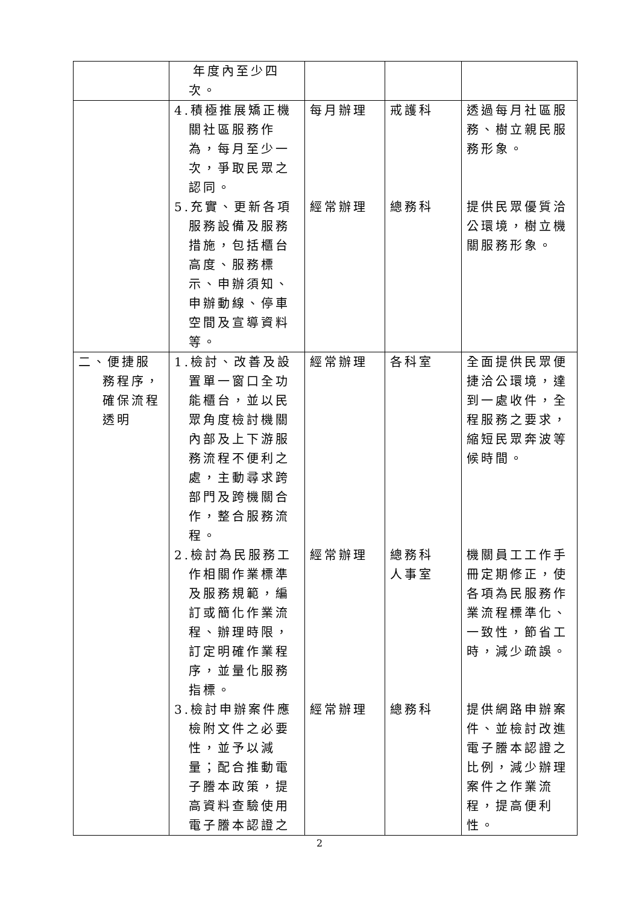| | 年度內至少四次。 | | | |
| | 4.積極推展矯正機關社區服務作為，每月至少一次，爭取民眾之認同。 5.充實、更新各項服務設備及服務措施，包括櫃台高度、服務標示、申辦須知、申辦動線、停車空間及宣導資料等。 | 每月辦理 經常辦理 | 戒護科 總務科 | 透過每月社區服務、樹立親民服務形象。 提供民眾優質洽公環境，樹立機關服務形象。 |
| 二、便捷服務程序，確保流程透明 | 1.檢討、改善及設置單一窗口全功能櫃台，並以民眾角度檢討機關內部及上下游服務流程不便利之處，主動尋求跨部門及跨機關合作，整合服務流程。 2.檢討為民服務工作相關作業標準及服務規範，編訂或簡化作業流程、辦理時限，訂定明確作業程序，並量化服務指標。 3.檢討申辦案件應檢附文件之必要性，並予以減量；配合推動電子謄本政策，提高資料查驗使用電子謄本認證之 | 經常辦理 經常辦理 經常辦理 | 各科室 總務科 人事室 總務科 | 全面提供民眾便捷洽公環境，達到一處收件，全程服務之要求，縮短民眾奔波等候時間。 機關員工工作手冊定期修正，使各項為民服務作業流程標準化、一致性，節省工時，減少疏誤。 提供網路申辦案件、並檢討改進電子謄本認證之比例，減少辦理案件之作業流程，提高便利性。 |
2